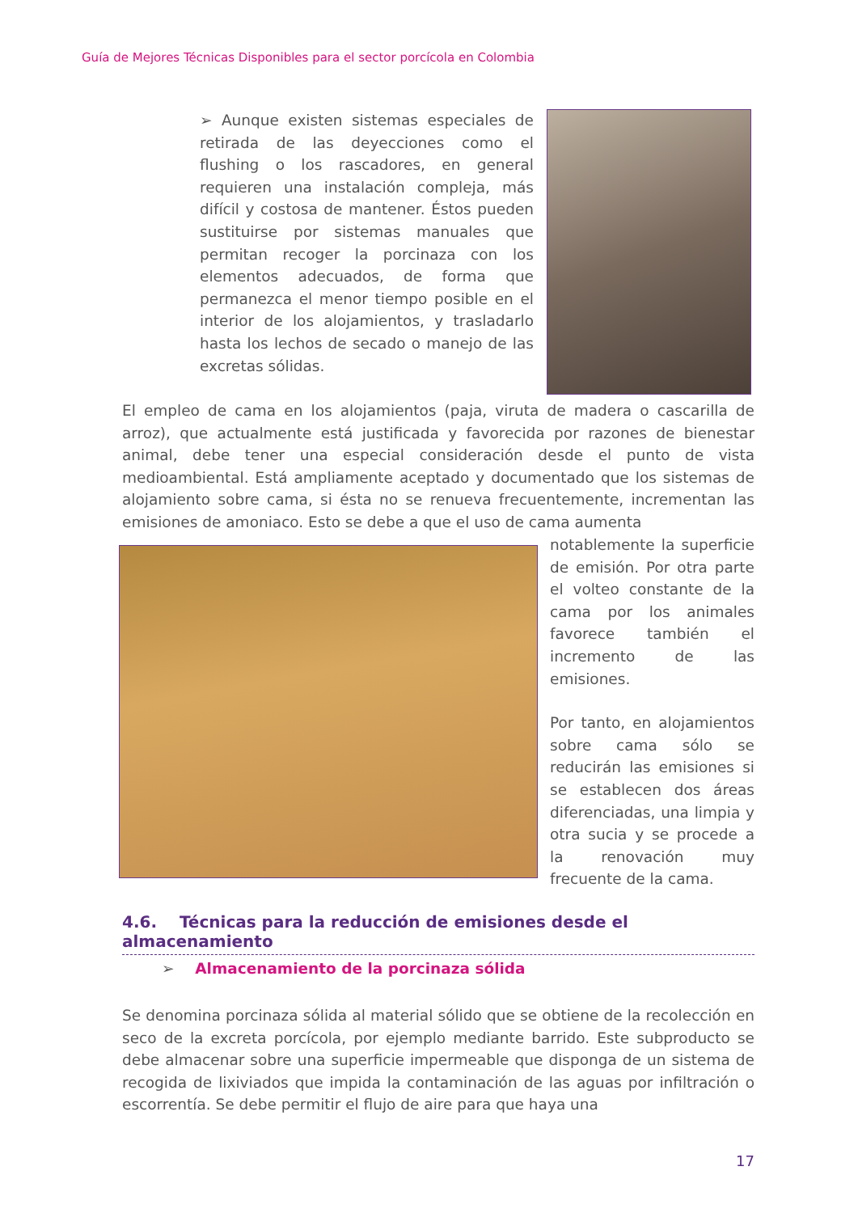Guía de Mejores Técnicas Disponibles para el sector porcícola en Colombia
➢ Aunque existen sistemas especiales de retirada de las deyecciones como el flushing o los rascadores, en general requieren una instalación compleja, más difícil y costosa de mantener. Éstos pueden sustituirse por sistemas manuales que permitan recoger la porcinaza con los elementos adecuados, de forma que permanezca el menor tiempo posible en el interior de los alojamientos, y trasladarlo hasta los lechos de secado o manejo de las excretas sólidas.
El empleo de cama en los alojamientos (paja, viruta de madera o cascarilla de arroz), que actualmente está justificada y favorecida por razones de bienestar animal, debe tener una especial consideración desde el punto de vista medioambiental. Está ampliamente aceptado y documentado que los sistemas de alojamiento sobre cama, si ésta no se renueva frecuentemente, incrementan las emisiones de amoniaco. Esto se debe a que el uso de cama aumenta
notablemente la superficie de emisión. Por otra parte el volteo constante de la cama por los animales favorece también el incremento de las emisiones.
Por tanto, en alojamientos sobre cama sólo se reducirán las emisiones si se establecen dos áreas diferenciadas, una limpia y otra sucia y se procede a la renovación muy frecuente de la cama.
4.6. Técnicas para la reducción de emisiones desde el almacenamiento
➢ Almacenamiento de la porcinaza sólida
Se denomina porcinaza sólida al material sólido que se obtiene de la recolección en seco de la excreta porcícola, por ejemplo mediante barrido. Este subproducto se debe almacenar sobre una superficie impermeable que disponga de un sistema de recogida de lixiviados que impida la contaminación de las aguas por infiltración o escorrentía. Se debe permitir el flujo de aire para que haya una
17